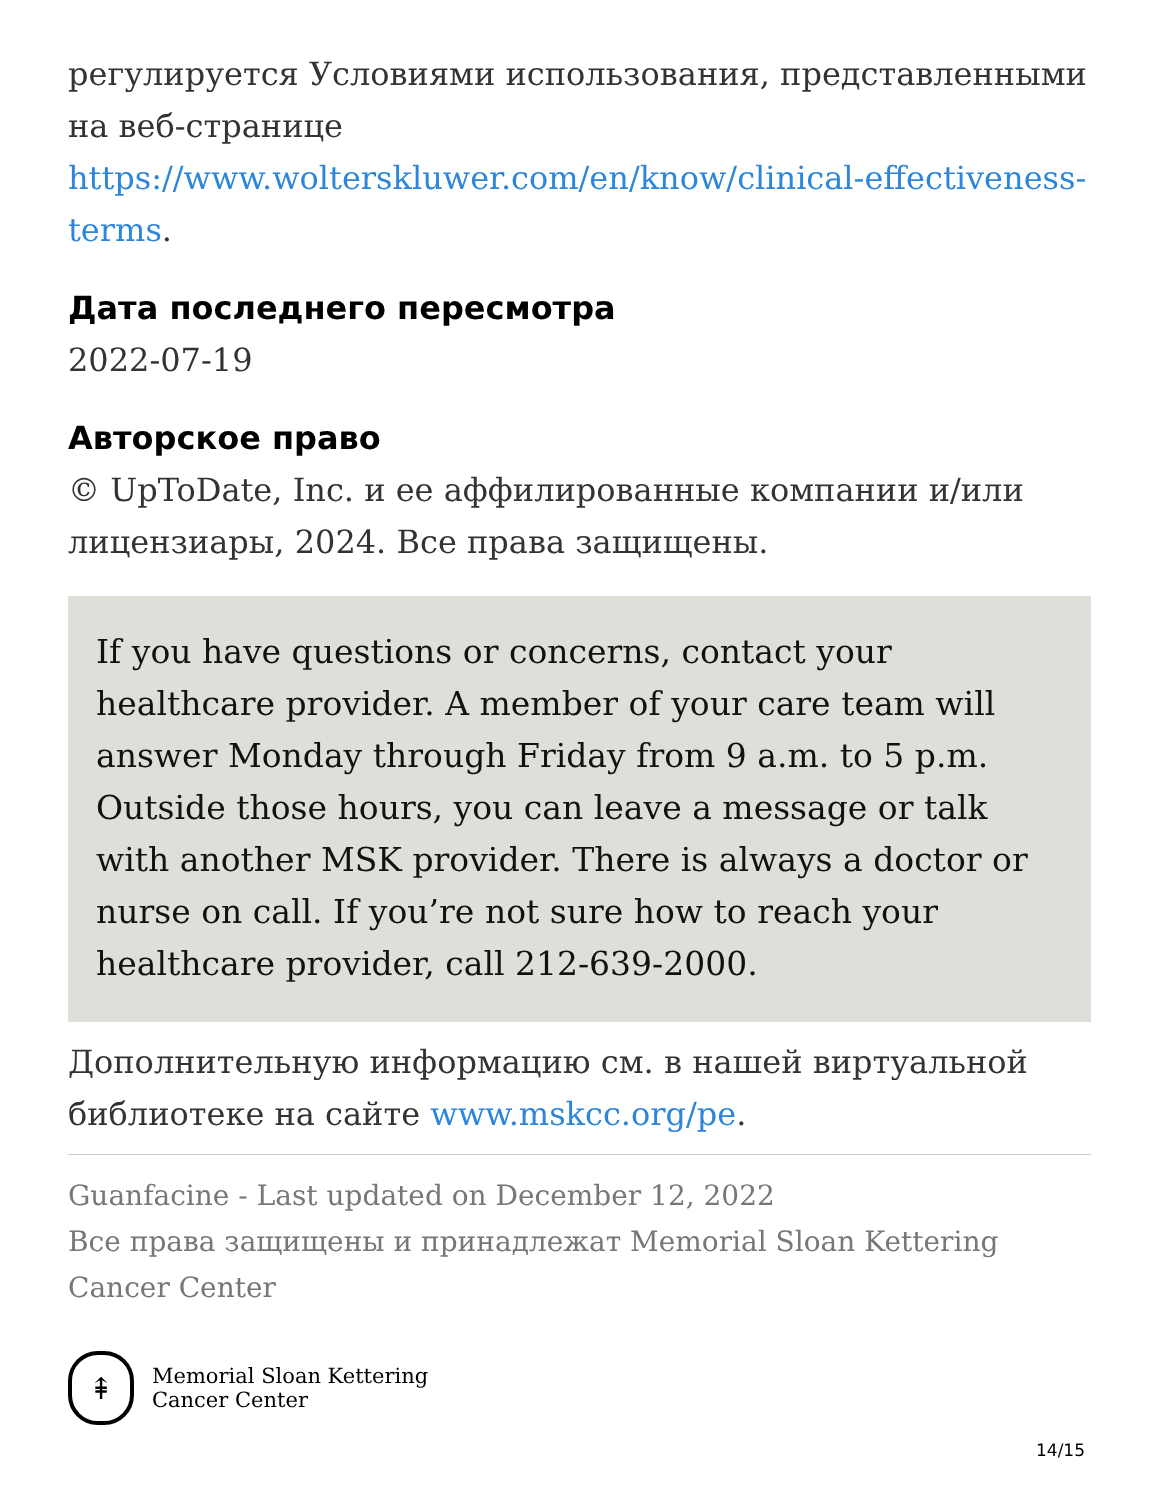регулируется Условиями использования, представленными на веб-странице https://www.wolterskluwer.com/en/know/clinical-effectiveness-terms.
Дата последнего пересмотра
2022-07-19
Авторское право
© UpToDate, Inc. и ее аффилированные компании и/или лицензиары, 2024. Все права защищены.
If you have questions or concerns, contact your healthcare provider. A member of your care team will answer Monday through Friday from 9 a.m. to 5 p.m. Outside those hours, you can leave a message or talk with another MSK provider. There is always a doctor or nurse on call. If you’re not sure how to reach your healthcare provider, call 212-639-2000.
Дополнительную информацию см. в нашей виртуальной библиотеке на сайте www.mskcc.org/pe.
Guanfacine - Last updated on December 12, 2022
Все права защищены и принадлежат Memorial Sloan Kettering Cancer Center
⇞
Memorial Sloan Kettering
Cancer Center
14/15